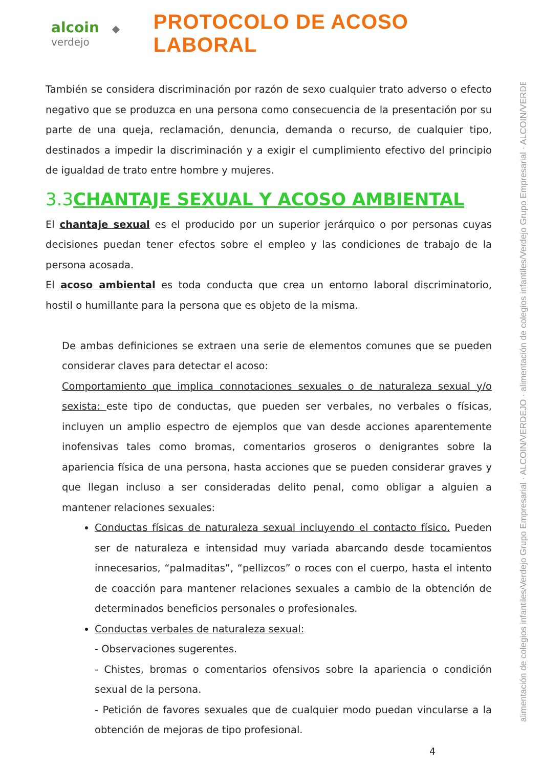alcoin ◆ verdejo
PROTOCOLO DE ACOSO LABORAL
También se considera discriminación por razón de sexo cualquier trato adverso o efecto negativo que se produzca en una persona como consecuencia de la presentación por su parte de una queja, reclamación, denuncia, demanda o recurso, de cualquier tipo, destinados a impedir la discriminación y a exigir el cumplimiento efectivo del principio de igualdad de trato entre hombre y mujeres.
3.3CHANTAJE SEXUAL Y ACOSO AMBIENTAL
El chantaje sexual es el producido por un superior jerárquico o por personas cuyas decisiones puedan tener efectos sobre el empleo y las condiciones de trabajo de la persona acosada.
El acoso ambiental es toda conducta que crea un entorno laboral discriminatorio, hostil o humillante para la persona que es objeto de la misma.
De ambas definiciones se extraen una serie de elementos comunes que se pueden considerar claves para detectar el acoso:
Comportamiento que implica connotaciones sexuales o de naturaleza sexual y/o sexista: este tipo de conductas, que pueden ser verbales, no verbales o físicas, incluyen un amplio espectro de ejemplos que van desde acciones aparentemente inofensivas tales como bromas, comentarios groseros o denigrantes sobre la apariencia física de una persona, hasta acciones que se pueden considerar graves y que llegan incluso a ser consideradas delito penal, como obligar a alguien a mantener relaciones sexuales:
Conductas físicas de naturaleza sexual incluyendo el contacto físico. Pueden ser de naturaleza e intensidad muy variada abarcando desde tocamientos innecesarios, “palmaditas”, “pellizcos” o roces con el cuerpo, hasta el intento de coacción para mantener relaciones sexuales a cambio de la obtención de determinados beneficios personales o profesionales.
Conductas verbales de naturaleza sexual:
- Observaciones sugerentes.
- Chistes, bromas o comentarios ofensivos sobre la apariencia o condición sexual de la persona.
- Petición de favores sexuales que de cualquier modo puedan vincularse a la obtención de mejoras de tipo profesional.
4
alimentación de colegios infantiles/Verdejo Grupo Empresarial · ALCOIN/VERDEJO · alimentación de colegios infantiles/Verdejo Grupo Empresarial · ALCOIN/VERDEJO ·